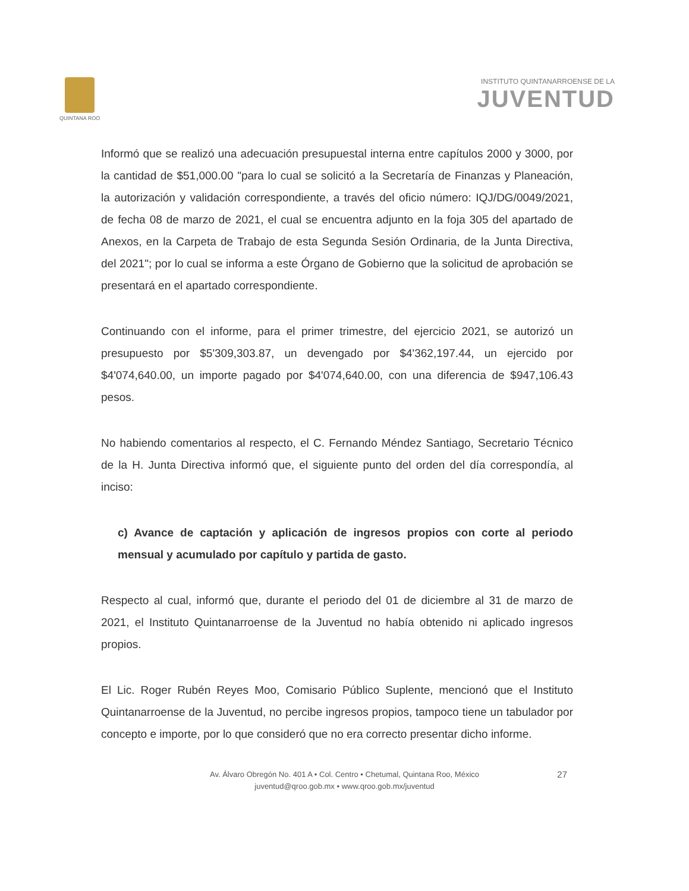QUINTANA ROO
INSTITUTO QUINTANARROENSE DE LA
JUVENTUD
Informó que se realizó una adecuación presupuestal interna entre capítulos 2000 y 3000, por la cantidad de $51,000.00 "para lo cual se solicitó a la Secretaría de Finanzas y Planeación, la autorización y validación correspondiente, a través del oficio número: IQJ/DG/0049/2021, de fecha 08 de marzo de 2021, el cual se encuentra adjunto en la foja 305 del apartado de Anexos, en la Carpeta de Trabajo de esta Segunda Sesión Ordinaria, de la Junta Directiva, del 2021"; por lo cual se informa a este Órgano de Gobierno que la solicitud de aprobación se presentará en el apartado correspondiente.
Continuando con el informe, para el primer trimestre, del ejercicio 2021, se autorizó un presupuesto por $5'309,303.87, un devengado por $4'362,197.44, un ejercido por $4'074,640.00, un importe pagado por $4'074,640.00, con una diferencia de $947,106.43 pesos.
No habiendo comentarios al respecto, el C. Fernando Méndez Santiago, Secretario Técnico de la H. Junta Directiva informó que, el siguiente punto del orden del día correspondía, al inciso:
c) Avance de captación y aplicación de ingresos propios con corte al periodo mensual y acumulado por capítulo y partida de gasto.
Respecto al cual, informó que, durante el periodo del 01 de diciembre al 31 de marzo de 2021, el Instituto Quintanarroense de la Juventud no había obtenido ni aplicado ingresos propios.
El Lic. Roger Rubén Reyes Moo, Comisario Público Suplente, mencionó que el Instituto Quintanarroense de la Juventud, no percibe ingresos propios, tampoco tiene un tabulador por concepto e importe, por lo que consideró que no era correcto presentar dicho informe.
27 Av. Álvaro Obregón No. 401 A • Col. Centro • Chetumal, Quintana Roo, México
juventud@qroo.gob.mx • www.qroo.gob.mx/juventud